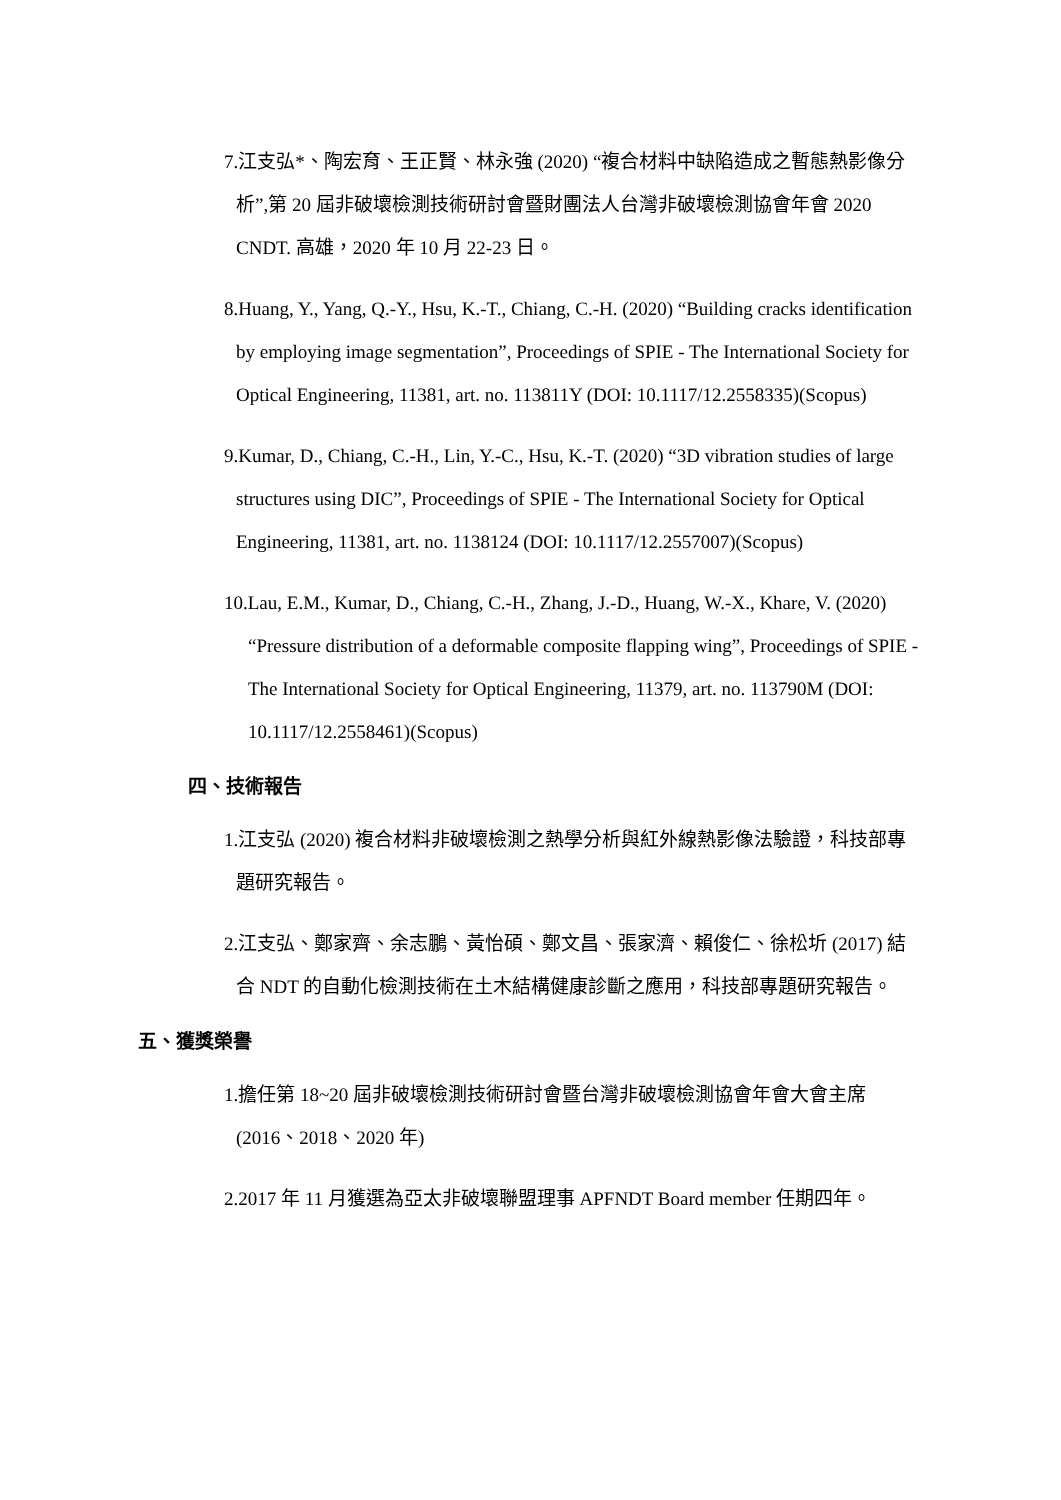7.江支弘*、陶宏育、王正賢、林永強 (2020) “複合材料中缺陷造成之暫態熱影像分析”,第 20 屆非破壞檢測技術研討會暨財團法人台灣非破壞檢測協會年會 2020 CNDT. 高雄，2020 年 10 月 22-23 日。
8.Huang, Y., Yang, Q.-Y., Hsu, K.-T., Chiang, C.-H. (2020) “Building cracks identification by employing image segmentation”, Proceedings of SPIE - The International Society for Optical Engineering, 11381, art. no. 113811Y (DOI: 10.1117/12.2558335)(Scopus)
9.Kumar, D., Chiang, C.-H., Lin, Y.-C., Hsu, K.-T. (2020) “3D vibration studies of large structures using DIC”, Proceedings of SPIE - The International Society for Optical Engineering, 11381, art. no. 1138124 (DOI: 10.1117/12.2557007)(Scopus)
10.Lau, E.M., Kumar, D., Chiang, C.-H., Zhang, J.-D., Huang, W.-X., Khare, V. (2020) “Pressure distribution of a deformable composite flapping wing”, Proceedings of SPIE - The International Society for Optical Engineering, 11379, art. no. 113790M (DOI: 10.1117/12.2558461)(Scopus)
四、技術報告
1.江支弘 (2020) 複合材料非破壞檢測之熱學分析與紅外線熱影像法驗證，科技部專題研究報告。
2.江支弘、鄭家齊、余志鵬、黃怡碩、鄭文昌、張家濟、賴俊仁、徐松圻 (2017) 結合 NDT 的自動化檢測技術在土木結構健康診斷之應用，科技部專題研究報告。
五、獲獎榮譽
1.擔任第 18~20 屆非破壞檢測技術研討會暨台灣非破壞檢測協會年會大會主席(2016、2018、2020 年)
2.2017 年 11 月獲選為亞太非破壞聯盟理事 APFNDT Board member 任期四年。